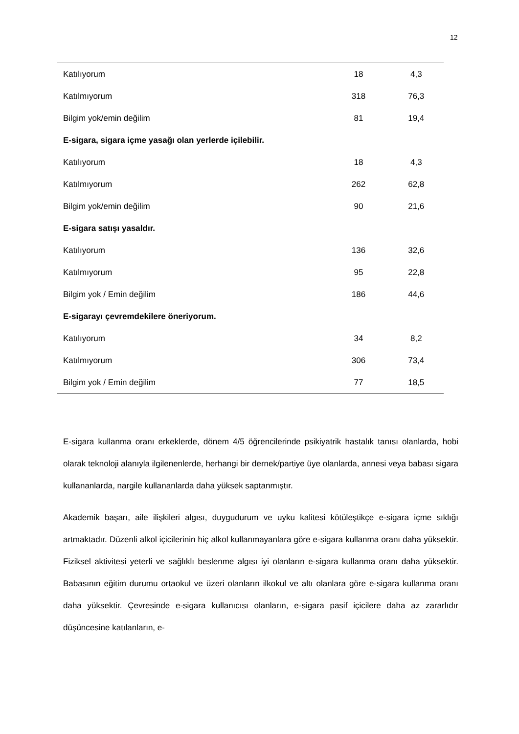12
| Katılıyorum | 18 | 4,3 |
| Katılmıyorum | 318 | 76,3 |
| Bilgim yok/emin değilim | 81 | 19,4 |
| E-sigara, sigara içme yasağı olan yerlerde içilebilir. | | |
| Katılıyorum | 18 | 4,3 |
| Katılmıyorum | 262 | 62,8 |
| Bilgim yok/emin değilim | 90 | 21,6 |
| E-sigara satışı yasaldır. | | |
| Katılıyorum | 136 | 32,6 |
| Katılmıyorum | 95 | 22,8 |
| Bilgim yok / Emin değilim | 186 | 44,6 |
| E-sigarayı çevremdekilere öneriyorum. | | |
| Katılıyorum | 34 | 8,2 |
| Katılmıyorum | 306 | 73,4 |
| Bilgim yok / Emin değilim | 77 | 18,5 |
E-sigara kullanma oranı erkeklerde, dönem 4/5 öğrencilerinde psikiyatrik hastalık tanısı olanlarda, hobi olarak teknoloji alanıyla ilgilenenlerde, herhangi bir dernek/partiye üye olanlarda, annesi veya babası sigara kullananlarda, nargile kullananlarda daha yüksek saptanmıştır.
Akademik başarı, aile ilişkileri algısı, duygudurum ve uyku kalitesi kötüleştikçe e-sigara içme sıklığı artmaktadır. Düzenli alkol içicilerinin hiç alkol kullanmayanlara göre e-sigara kullanma oranı daha yüksektir. Fiziksel aktivitesi yeterli ve sağlıklı beslenme algısı iyi olanların e-sigara kullanma oranı daha yüksektir. Babasının eğitim durumu ortaokul ve üzeri olanların ilkokul ve altı olanlara göre e-sigara kullanma oranı daha yüksektir. Çevresinde e-sigara kullanıcısı olanların, e-sigara pasif içicilere daha az zararlıdır düşüncesine katılanların, e-